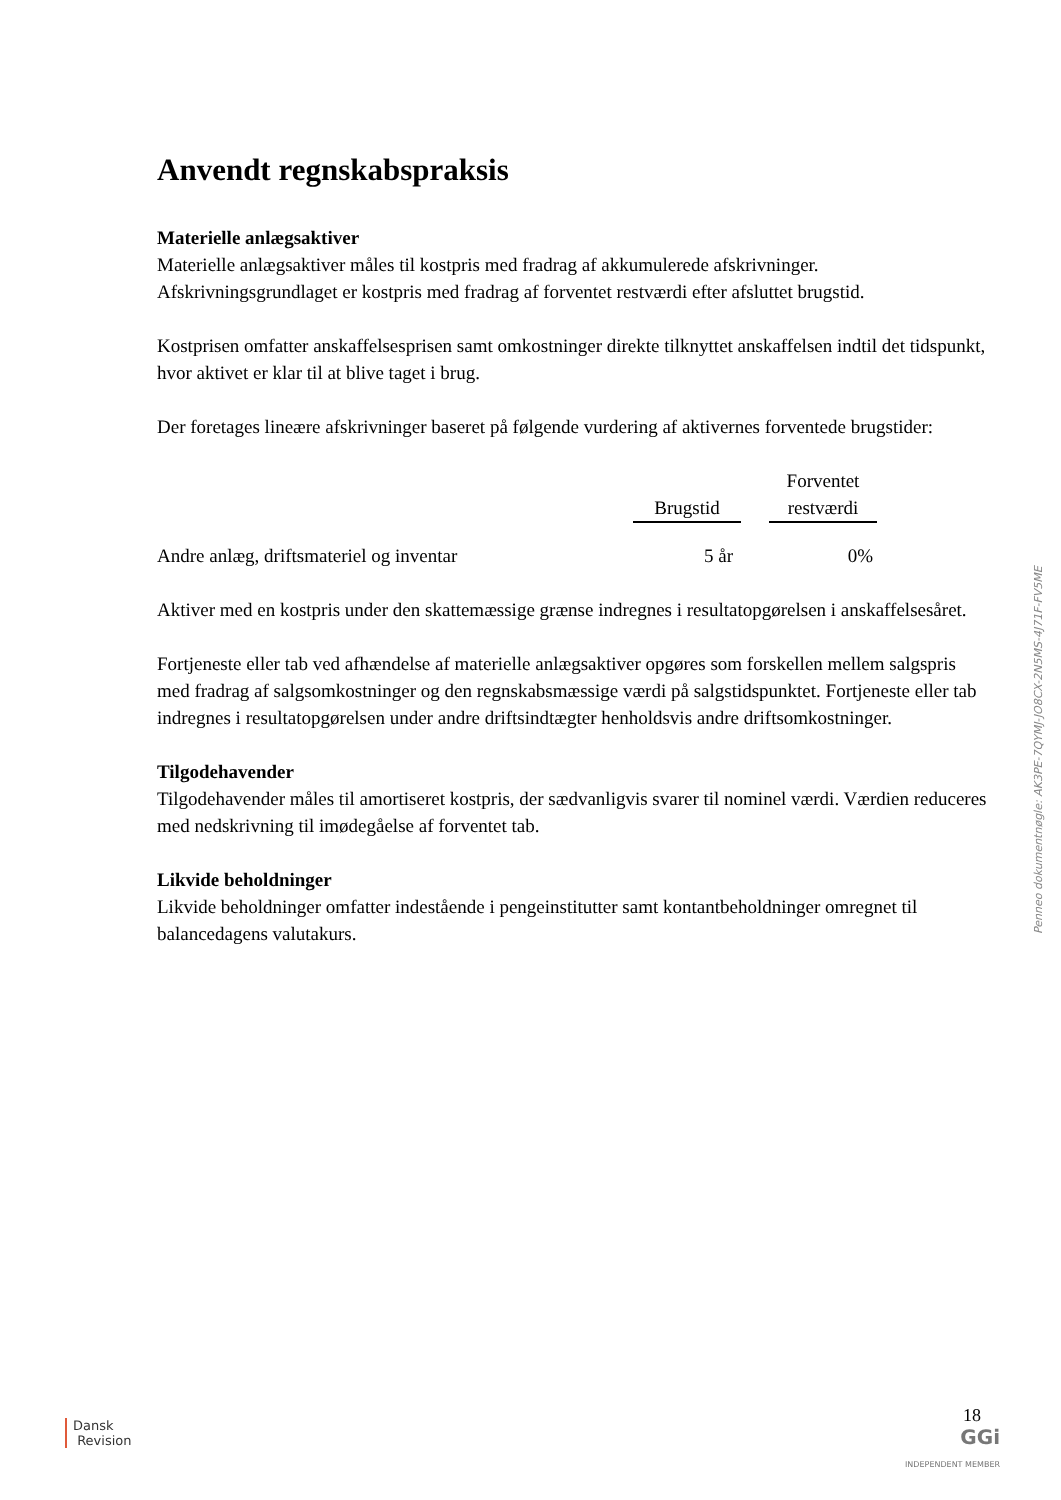Anvendt regnskabspraksis
Materielle anlægsaktiver
Materielle anlægsaktiver måles til kostpris med fradrag af akkumulerede afskrivninger. Afskrivningsgrundlaget er kostpris med fradrag af forventet restværdi efter afsluttet brugstid.
Kostprisen omfatter anskaffelsesprisen samt omkostninger direkte tilknyttet anskaffelsen indtil det tidspunkt, hvor aktivet er klar til at blive taget i brug.
Der foretages lineære afskrivninger baseret på følgende vurdering af aktivernes forventede brugstider:
| | Brugstid | | Forventet restværdi |
| --- | --- | --- | --- |
| Andre anlæg, driftsmateriel og inventar | 5 år | | 0% |
Aktiver med en kostpris under den skattemæssige grænse indregnes i resultatopgørelsen i anskaffelsesåret.
Fortjeneste eller tab ved afhændelse af materielle anlægsaktiver opgøres som forskellen mellem salgspris med fradrag af salgsomkostninger og den regnskabsmæssige værdi på salgstidspunktet. Fortjeneste eller tab indregnes i resultatopgørelsen under andre driftsindtægter henholdsvis andre driftsomkostninger.
Tilgodehavender
Tilgodehavender måles til amortiseret kostpris, der sædvanligvis svarer til nominel værdi. Værdien reduceres med nedskrivning til imødegåelse af forventet tab.
Likvide beholdninger
Likvide beholdninger omfatter indestående i pengeinstitutter samt kontantbeholdninger omregnet til balancedagens valutakurs.
Penneo dokumentnøgle: AK3PE-7QYMJ-JO8CX-2N5MS-4J71F-FV5ME
Dansk
Revision
18
GGi
INDEPENDENT MEMBER